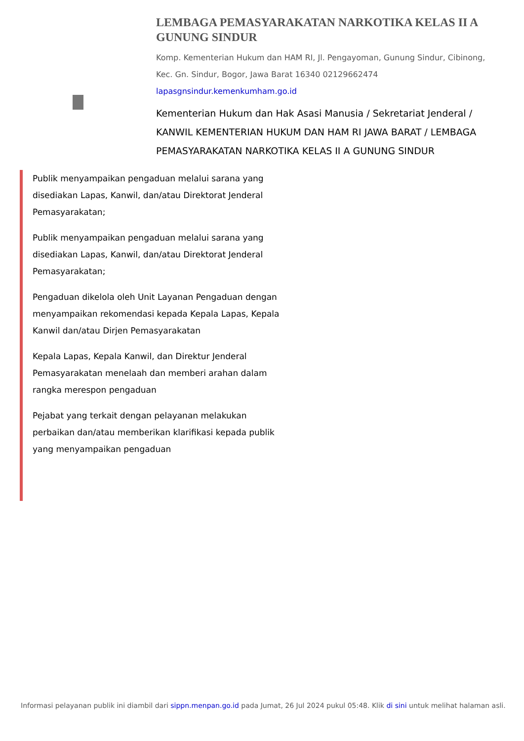LEMBAGA PEMASYARAKATAN NARKOTIKA KELAS II A GUNUNG SINDUR
Komp. Kementerian Hukum dan HAM RI, Jl. Pengayoman, Gunung Sindur, Cibinong, Kec. Gn. Sindur, Bogor, Jawa Barat 16340 02129662474
lapasgnsindur.kemenkumham.go.id
Kementerian Hukum dan Hak Asasi Manusia / Sekretariat Jenderal / KANWIL KEMENTERIAN HUKUM DAN HAM RI JAWA BARAT / LEMBAGA PEMASYARAKATAN NARKOTIKA KELAS II A GUNUNG SINDUR
Publik menyampaikan pengaduan melalui sarana yang disediakan Lapas, Kanwil, dan/atau Direktorat Jenderal Pemasyarakatan;
Publik menyampaikan pengaduan melalui sarana yang disediakan Lapas, Kanwil, dan/atau Direktorat Jenderal Pemasyarakatan;
Pengaduan dikelola oleh Unit Layanan Pengaduan dengan menyampaikan rekomendasi kepada Kepala Lapas, Kepala Kanwil dan/atau Dirjen Pemasyarakatan
Kepala Lapas, Kepala Kanwil, dan Direktur Jenderal Pemasyarakatan menelaah dan memberi arahan dalam rangka merespon pengaduan
Pejabat yang terkait dengan pelayanan melakukan perbaikan dan/atau memberikan klarifikasi kepada publik yang menyampaikan pengaduan
Informasi pelayanan publik ini diambil dari sippn.menpan.go.id pada Jumat, 26 Jul 2024 pukul 05:48. Klik di sini untuk melihat halaman asli.